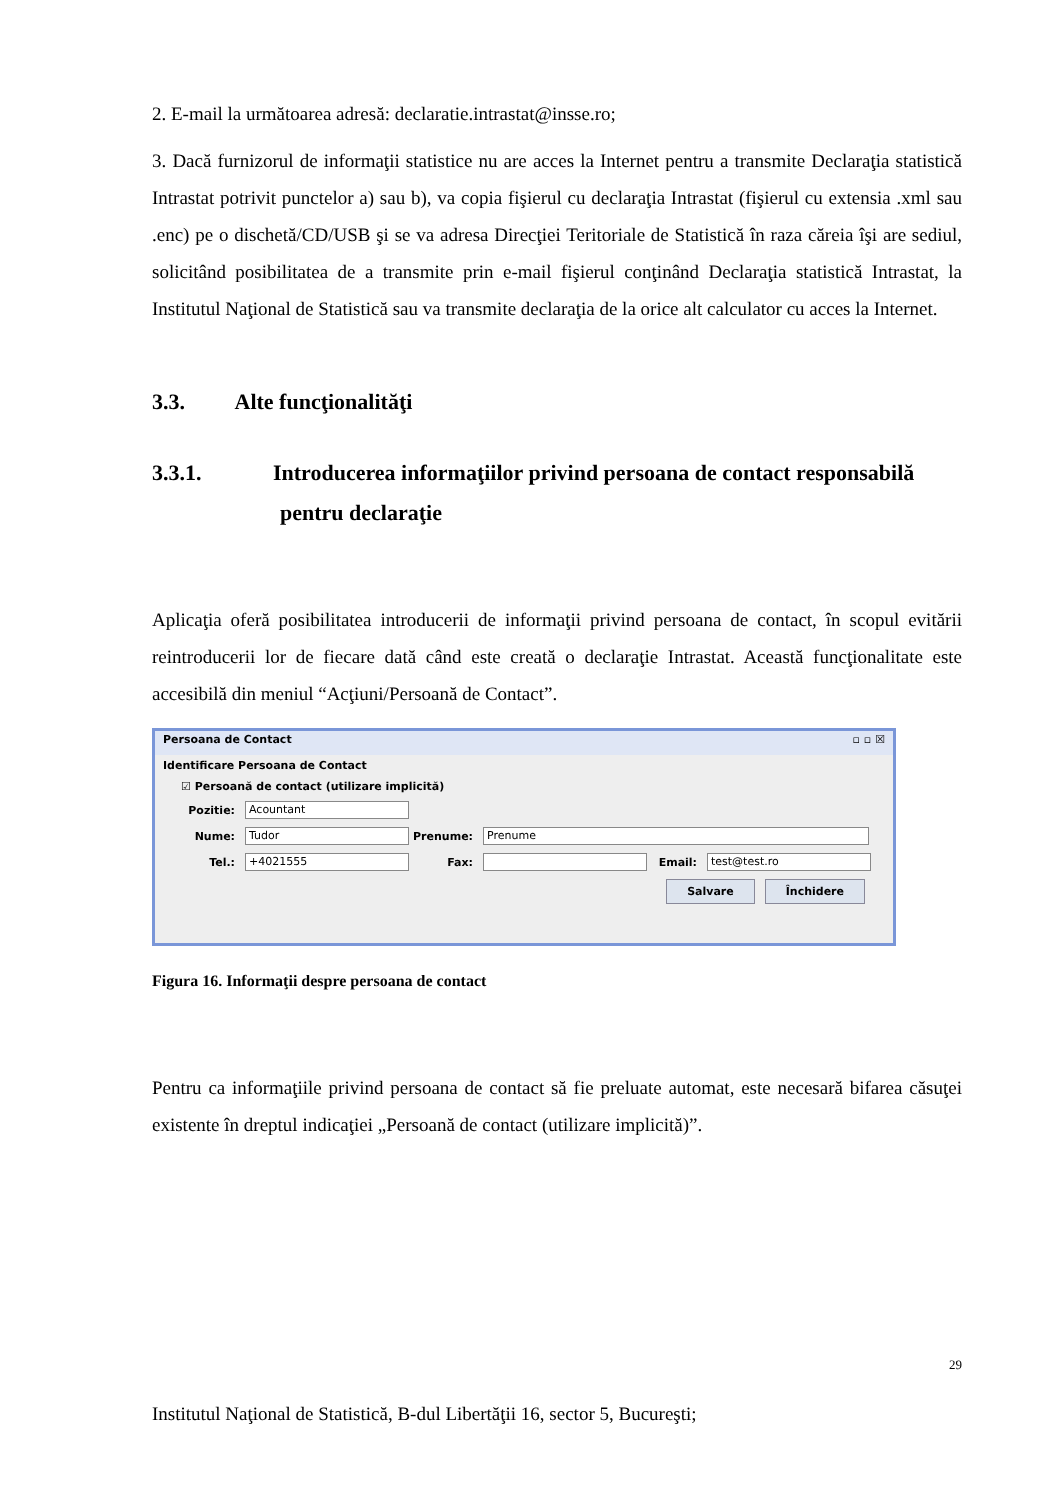2. E-mail la următoarea adresă: declaratie.intrastat@insse.ro;
3. Dacă furnizorul de informaţii statistice nu are acces la Internet pentru a transmite Declaraţia statistică Intrastat potrivit punctelor a) sau b), va copia fişierul cu declaraţia Intrastat (fişierul cu extensia .xml sau .enc) pe o dischetă/CD/USB şi se va adresa Direcţiei Teritoriale de Statistică în raza căreia îşi are sediul, solicitând posibilitatea de a transmite prin e-mail fişierul conţinând Declaraţia statistică Intrastat, la Institutul Naţional de Statistică sau va transmite declaraţia de la orice alt calculator cu acces la Internet.
3.3. Alte funcţionalităţi
3.3.1. Introducerea informaţiilor privind persoana de contact responsabilă pentru declaraţie
Aplicaţia oferă posibilitatea introducerii de informaţii privind persoana de contact, în scopul evitării reintroducerii lor de fiecare dată când este creată o declaraţie Intrastat. Această funcţionalitate este accesibilă din meniul “Acţiuni/Persoană de Contact”.
Persoana de Contact ▫ ▫ ☒
Identificare Persoana de Contact
☑ Persoană de contact (utilizare implicită)
Pozitie: Acountant
Nume: Tudor Prenume: Prenume
Tel.: +4021555 Fax: Email: test@test.ro
Salvare Închidere
Figura 16. Informaţii despre persoana de contact
Pentru ca informaţiile privind persoana de contact să fie preluate automat, este necesară bifarea căsuţei existente în dreptul indicaţiei „Persoană de contact (utilizare implicită)”.
29
Institutul Naţional de Statistică, B-dul Libertăţii 16, sector 5, Bucureşti;